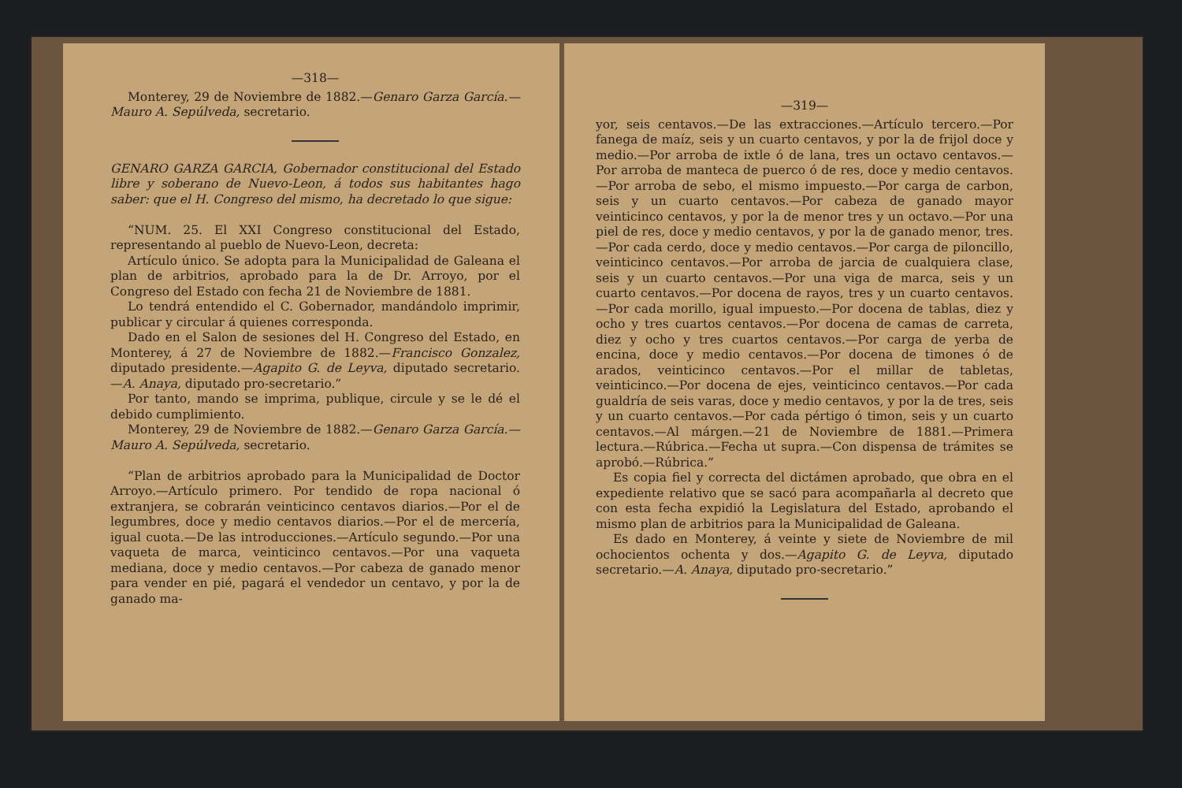—318—
Monterey, 29 de Noviembre de 1882.—Genaro Garza García.—Mauro A. Sepúlveda, secretario.
GENARO GARZA GARCIA, Gobernador constitucional del Estado libre y soberano de Nuevo-Leon, á todos sus habitantes hago saber: que el H. Congreso del mismo, ha decretado lo que sigue:
“NUM. 25. El XXI Congreso constitucional del Estado, representando al pueblo de Nuevo-Leon, decreta:
Artículo único. Se adopta para la Municipalidad de Galeana el plan de arbitrios, aprobado para la de Dr. Arroyo, por el Congreso del Estado con fecha 21 de Noviembre de 1881.
Lo tendrá entendido el C. Gobernador, mandándolo imprimir, publicar y circular á quienes corresponda.
Dado en el Salon de sesiones del H. Congreso del Estado, en Monterey, á 27 de Noviembre de 1882.—Francisco Gonzalez, diputado presidente.—Agapito G. de Leyva, diputado secretario.—A. Anaya, diputado pro-secretario.”
Por tanto, mando se imprima, publique, circule y se le dé el debido cumplimiento.
Monterey, 29 de Noviembre de 1882.—Genaro Garza García.—Mauro A. Sepúlveda, secretario.
“Plan de arbitrios aprobado para la Municipalidad de Doctor Arroyo.—Artículo primero. Por tendido de ropa nacional ó extranjera, se cobrarán veinticinco centavos diarios.—Por el de legumbres, doce y medio centavos diarios.—Por el de mercería, igual cuota.—De las introducciones.—Artículo segundo.—Por una vaqueta de marca, veinticinco centavos.—Por una vaqueta mediana, doce y medio centavos.—Por cabeza de ganado menor para vender en pié, pagará el vendedor un centavo, y por la de ganado ma-
—319—
yor, seis centavos.—De las extracciones.—Artículo tercero.—Por fanega de maíz, seis y un cuarto centavos, y por la de frijol doce y medio.—Por arroba de ixtle ó de lana, tres un octavo centavos.—Por arroba de manteca de puerco ó de res, doce y medio centavos.—Por arroba de sebo, el mismo impuesto.—Por carga de carbon, seis y un cuarto centavos.—Por cabeza de ganado mayor veinticinco centavos, y por la de menor tres y un octavo.—Por una piel de res, doce y medio centavos, y por la de ganado menor, tres.—Por cada cerdo, doce y medio centavos.—Por carga de piloncillo, veinticinco centavos.—Por arroba de jarcia de cualquiera clase, seis y un cuarto centavos.—Por una viga de marca, seis y un cuarto centavos.—Por docena de rayos, tres y un cuarto centavos.—Por cada morillo, igual impuesto.—Por docena de tablas, diez y ocho y tres cuartos centavos.—Por docena de camas de carreta, diez y ocho y tres cuartos centavos.—Por carga de yerba de encina, doce y medio centavos.—Por docena de timones ó de arados, veinticinco centavos.—Por el millar de tabletas, veinticinco.—Por docena de ejes, veinticinco centavos.—Por cada gualdría de seis varas, doce y medio centavos, y por la de tres, seis y un cuarto centavos.—Por cada pértigo ó timon, seis y un cuarto centavos.—Al márgen.—21 de Noviembre de 1881.—Primera lectura.—Rúbrica.—Fecha ut supra.—Con dispensa de trámites se aprobó.—Rúbrica.”
Es copia fiel y correcta del dictámen aprobado, que obra en el expediente relativo que se sacó para acompañarla al decreto que con esta fecha expidió la Legislatura del Estado, aprobando el mismo plan de arbitrios para la Municipalidad de Galeana.
Es dado en Monterey, á veinte y siete de Noviembre de mil ochocientos ochenta y dos.—Agapito G. de Leyva, diputado secretario.—A. Anaya, diputado pro-secretario.”